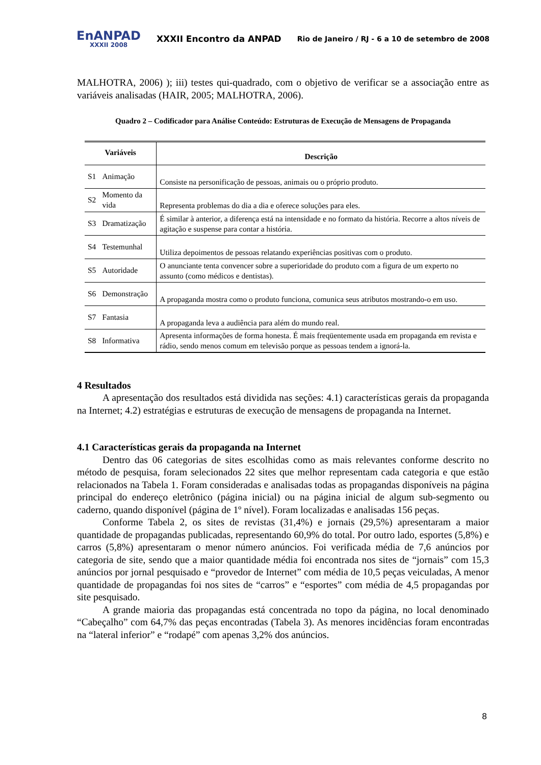EnANPAD
XXXII 2008
XXXII Encontro da ANPAD
Rio de Janeiro / RJ - 6 a 10 de setembro de 2008
MALHOTRA, 2006) ); iii) testes qui-quadrado, com o objetivo de verificar se a associação entre as variáveis analisadas (HAIR, 2005; MALHOTRA, 2006).
Quadro 2 – Codificador para Análise Conteúdo: Estruturas de Execução de Mensagens de Propaganda
| Variáveis | | Descrição |
| --- | --- | --- |
| S1 | Animação | Consiste na personificação de pessoas, animais ou o próprio produto. |
| S2 | Momento da vida | Representa problemas do dia a dia e oferece soluções para eles. |
| S3 | Dramatização | É similar à anterior, a diferença está na intensidade e no formato da história. Recorre a altos níveis de agitação e suspense para contar a história. |
| S4 | Testemunhal | Utiliza depoimentos de pessoas relatando experiências positivas com o produto. |
| S5 | Autoridade | O anunciante tenta convencer sobre a superioridade do produto com a figura de um experto no assunto (como médicos e dentistas). |
| S6 | Demonstração | A propaganda mostra como o produto funciona, comunica seus atributos mostrando-o em uso. |
| S7 | Fantasia | A propaganda leva a audiência para além do mundo real. |
| S8 | Informativa | Apresenta informações de forma honesta. É mais freqüentemente usada em propaganda em revista e rádio, sendo menos comum em televisão porque as pessoas tendem a ignorá-la. |
4 Resultados
A apresentação dos resultados está dividida nas seções: 4.1) características gerais da propaganda na Internet; 4.2) estratégias e estruturas de execução de mensagens de propaganda na Internet.
4.1 Características gerais da propaganda na Internet
Dentro das 06 categorias de sites escolhidas como as mais relevantes conforme descrito no método de pesquisa, foram selecionados 22 sites que melhor representam cada categoria e que estão relacionados na Tabela 1. Foram consideradas e analisadas todas as propagandas disponíveis na página principal do endereço eletrônico (página inicial) ou na página inicial de algum sub-segmento ou caderno, quando disponível (página de 1º nível). Foram localizadas e analisadas 156 peças.
Conforme Tabela 2, os sites de revistas (31,4%) e jornais (29,5%) apresentaram a maior quantidade de propagandas publicadas, representando 60,9% do total. Por outro lado, esportes (5,8%) e carros (5,8%) apresentaram o menor número anúncios. Foi verificada média de 7,6 anúncios por categoria de site, sendo que a maior quantidade média foi encontrada nos sites de “jornais” com 15,3 anúncios por jornal pesquisado e “provedor de Internet” com média de 10,5 peças veiculadas, A menor quantidade de propagandas foi nos sites de “carros” e “esportes” com média de 4,5 propagandas por site pesquisado.
A grande maioria das propagandas está concentrada no topo da página, no local denominado “Cabeçalho” com 64,7% das peças encontradas (Tabela 3). As menores incidências foram encontradas na “lateral inferior” e “rodapé” com apenas 3,2% dos anúncios.
8